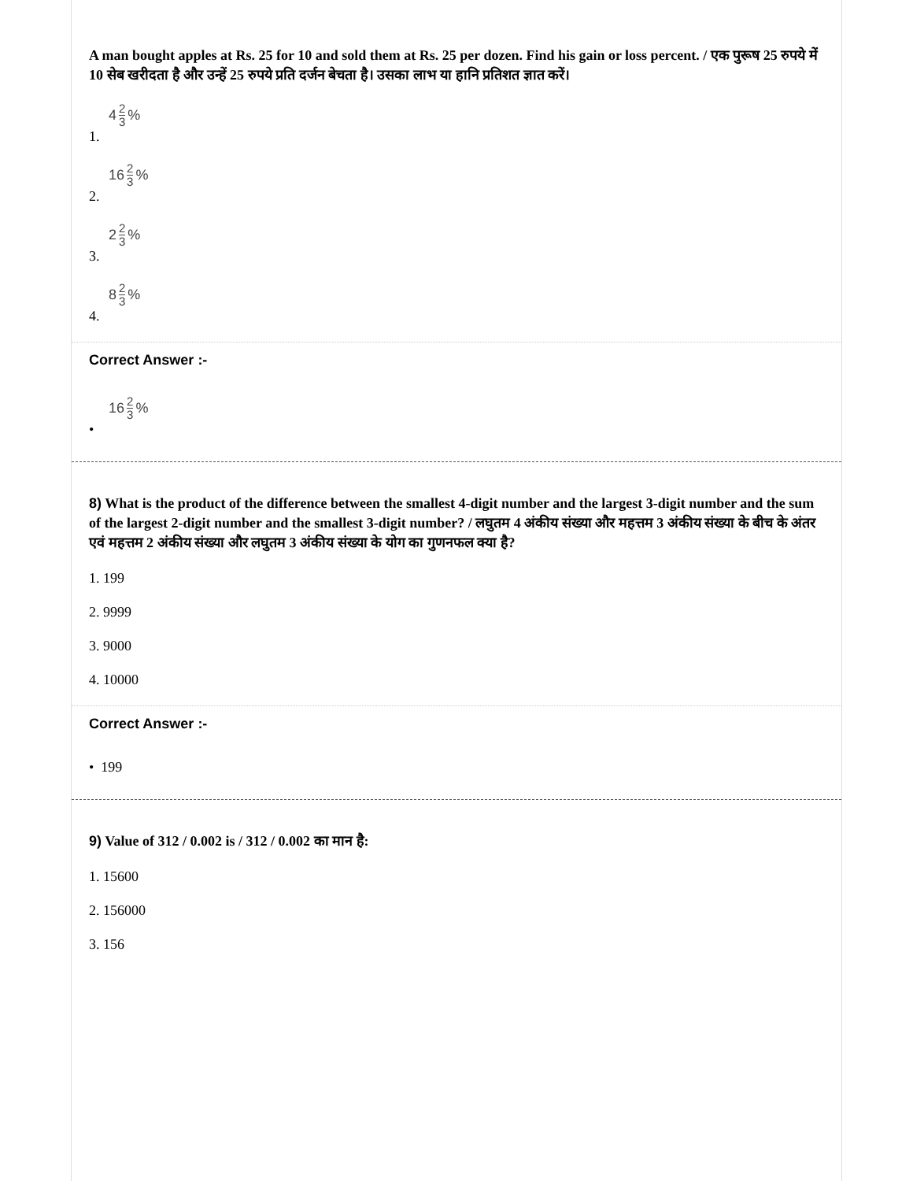A man bought apples at Rs. 25 for 10 and sold them at Rs. 25 per dozen. Find his gain or loss percent. / एक पुरूष 25 रुपये में 10 सेब खरीदता है और उन्हें 25 रुपये प्रति दर्जन बेचता है। उसका लाभ या हानि प्रतिशत ज्ञात करें।
4 2 3%
1.
16 2 3%
2.
2 2 3%
3.
8 2 3%
4.
Correct Answer :-
16 2 3%
•
8) What is the product of the difference between the smallest 4-digit number and the largest 3-digit number and the sum of the largest 2-digit number and the smallest 3-digit number? / लघुतम 4 अंकीय संख्या और महत्तम 3 अंकीय संख्या के बीच के अंतर एवं महत्तम 2 अंकीय संख्या और लघुतम 3 अंकीय संख्या के योग का गुणनफल क्या है?
1. 199
2. 9999
3. 9000
4. 10000
Correct Answer :-
• 199
9) Value of 312 / 0.002 is / 312 / 0.002 का मान है:
1. 15600
2. 156000
3. 156